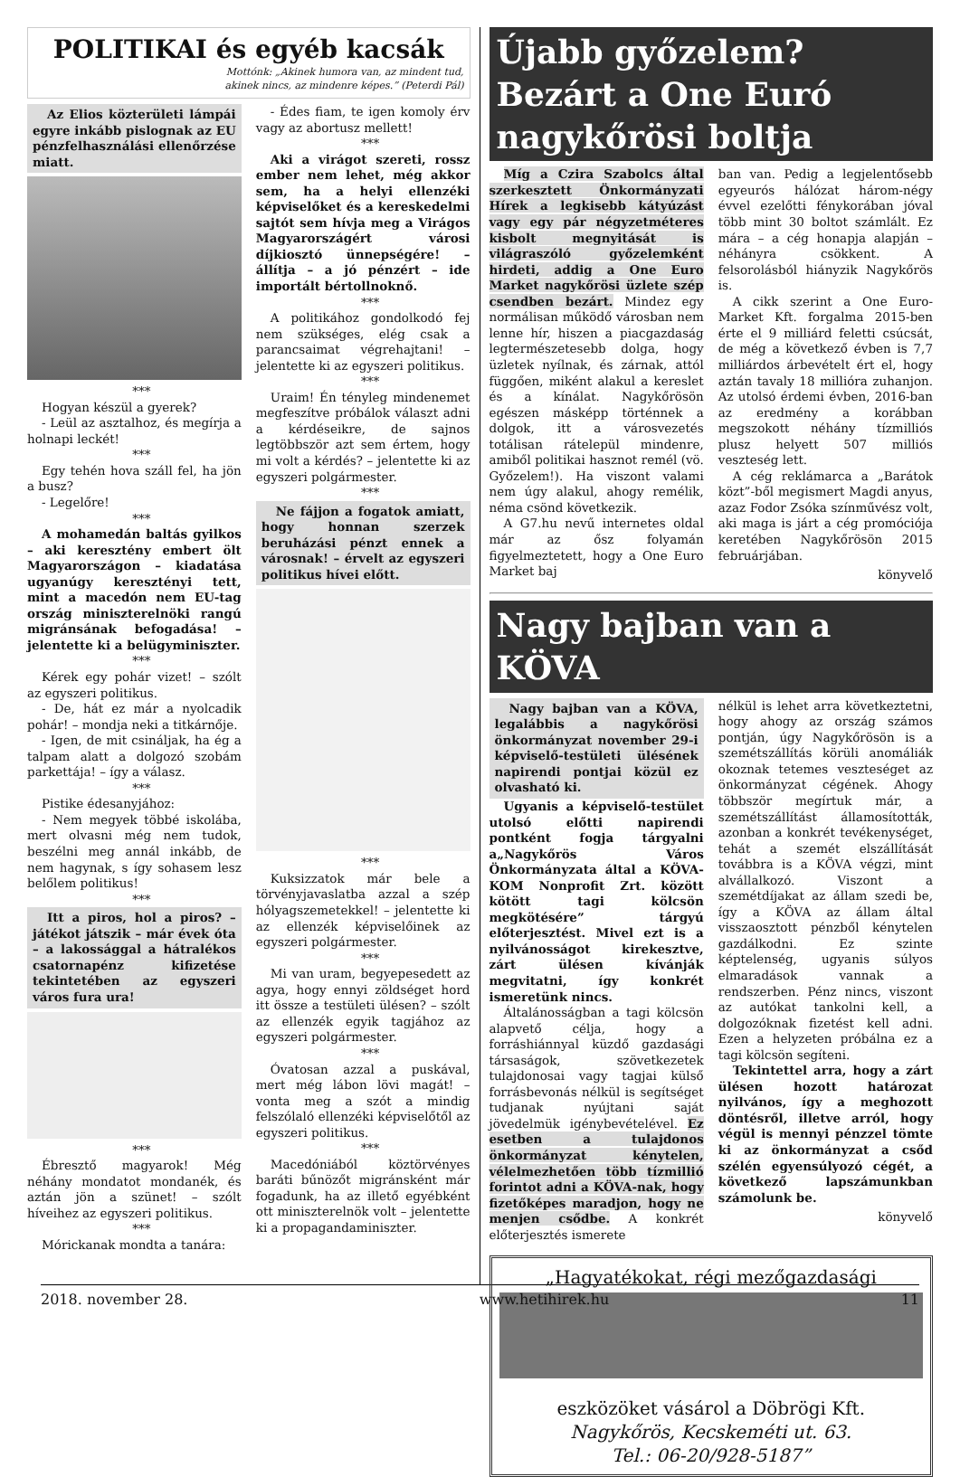POLITIKAI és egyéb kacsák
Mottónk: „Akinek humora van, az mindent tud,
akinek nincs, az mindenre képes.” (Peterdi Pál)
Az Elios közterületi lámpái egyre inkább pislognak az EU pénzfelhasználási ellenőrzése miatt.
***
Hogyan készül a gyerek?
- Leül az asztalhoz, és megírja a holnapi leckét!
***
Egy tehén hova száll fel, ha jön a busz?
- Legelőre!
***
A mohamedán baltás gyilkos – aki keresztény embert ölt Magyarországon – kiadatása ugyanúgy keresztényi tett, mint a macedón nem EU-tag ország miniszterelnöki rangú migránsának befogadása! – jelentette ki a belügyminiszter.
***
Kérek egy pohár vizet! – szólt az egyszeri politikus.
- De, hát ez már a nyolcadik pohár! – mondja neki a titkárnője.
- Igen, de mit csináljak, ha ég a talpam alatt a dolgozó szobám parkettája! – így a válasz.
***
Pistike édesanyjához:
- Nem megyek többé iskolába, mert olvasni még nem tudok, beszélni meg annál inkább, de nem hagynak, s így sohasem lesz belőlem politikus!
***
Itt a piros, hol a piros? – játékot játszik – már évek óta – a lakossággal a hátralékos csatornapénz kifizetése tekintetében az egyszeri város fura ura!
***
Ébresztő magyarok! Még néhány mondatot mondanék, és aztán jön a szünet! – szólt híveihez az egyszeri politikus.
***
Móricka­nak mondta a tanára:
- Édes fiam, te igen komoly érv vagy az abortusz mellett!
***
Aki a virágot szereti, rossz ember nem lehet, még akkor sem, ha a helyi ellenzéki képviselőket és a kereskedelmi sajtót sem hívja meg a Virágos Magyarországért városi díjkiosztó ünnepségére! – állítja – a jó pénzért – ide importált bértollnok­nő.
***
A politikához gondolkodó fej nem szükséges, elég csak a parancsaimat végrehajtani! – jelentette ki az egyszeri politikus.
***
Uraim! Én tényleg mindenemet megfeszítve próbálok választ adni a kérdéseikre, de sajnos legtöbbször azt sem értem, hogy mi volt a kérdés? – jelentette ki az egyszeri polgármester.
***
Ne fájjon a fogatok amiatt, hogy honnan szerzek beruházási pénzt ennek a városnak! – érvelt az egyszeri politikus hívei előtt.
***
Kuksizzatok már bele a törvényjavaslatba azzal a szép hólyagszemetekkel! – jelentette ki az ellenzék képviselőinek az egyszeri polgármester.
***
Mi van uram, begyepesedett az agya, hogy ennyi zöldséget hord itt össze a testületi ülésen? – szólt az ellenzék egyik tagjához az egyszeri polgármester.
***
Óvatosan azzal a puskával, mert még lábon lövi magát! – vonta meg a szót a mindig felszólaló ellenzéki képviselőtől az egyszeri politikus.
***
Macedóniából köztörvényes baráti bűnözőt migránsként már fogadunk, ha az illető egyébként ott miniszterelnök volt – jelentette ki a propagandaminiszter.
Újabb győzelem? Bezárt a One Euró nagykőrösi boltja
Míg a Czira Szabolcs által szerkesztett Önkormányzati Hírek a legkisebb kátyúzást vagy egy pár négyzetméteres kisbolt megnyitását is világraszóló győzelemként hirdeti, addig a One Euro Market nagykőrösi üzlete szép csendben bezárt. Mindez egy normálisan működő városban nem lenne hír, hiszen a piacgazdaság legtermészetesebb dolga, hogy üzletek nyílnak, és zárnak, attól függően, miként alakul a kereslet és a kínálat. Nagykőrösön egészen másképp történnek a dolgok, itt a városvezetés totálisan rátelepül mindenre, amiből politikai hasznot remél (vö. Győzelem!). Ha viszont valami nem úgy alakul, ahogy remélik, néma csönd következik.
A G7.hu nevű internetes oldal már az ősz folyamán figyelmeztetett, hogy a One Euro Market baj­
ban van. Pedig a legjelentősebb egyeurós hálózat három-négy évvel ezelőtti fénykorában jóval több mint 30 boltot számlált. Ez mára – a cég honapja alapján – néhányra csökkent. A felsorolásból hiányzik Nagykőrös is.
A cikk szerint a One Euro-Market Kft. forgalma 2015-ben érte el 9 milliárd feletti csúcsát, de még a következő évben is 7,7 milliárdos árbevételt ért el, hogy aztán tavaly 18 millióra zuhanjon. Az utolsó érdemi évben, 2016-ban az eredmény a korábban megszokott néhány tízmilliós plusz helyett 507 milliós veszteség lett.
A cég reklámarca a „Barátok közt”-ből megismert Magdi anyus, azaz Fodor Zsóka színművész volt, aki maga is járt a cég promóciója keretében Nagykőrösön 2015 februárjában.
könyvelő
Nagy bajban van a KÖVA
Nagy bajban van a KÖVA, legalábbis a nagykőrösi önkormányzat november 29-i képviselő-testületi ülésének napirendi pontjai közül ez olvasható ki.
Ugyanis a képviselő-testület utolsó előtti napirendi pontként fogja tárgyalni a„Nagykőrös Város Önkormányzata által a KÖVA-KOM Nonprofit Zrt. között kötött tagi kölcsön megkötésére” tárgyú előterjesztést. Mivel ezt is a nyilvánosságot kirekesztve, zárt ülésen kívánják megvitatni, így konkrét ismeretünk nincs.
Általánosságban a tagi kölcsön alapvető célja, hogy a forráshiánnyal küzdő gazdasági társaságok, szövetkezetek tulajdonosai vagy tagjai külső forrásbevonás nélkül is segítséget tudjanak nyújtani saját jövedelmük igénybevételével. Ez esetben a tulajdonos önkormányzat kénytelen, vélelmezhetően több tízmillió forintot adni a KÖVA-nak, hogy fizetőképes maradjon, hogy ne menjen csődbe. A konkrét előterjesztés ismerete
nélkül is lehet arra következtetni, hogy ahogy az ország számos pontján, úgy Nagykőrösön is a szemétszállítás körüli anomáliák okoznak tetemes veszteséget az önkormányzat cégének. Ahogy többször megírtuk már, a szemétszállítást államosították, azonban a konkrét tevékenységet, tehát a szemét elszállítását továbbra is a KÖVA végzi, mint alvállalkozó. Viszont a szemétdíjakat az állam szedi be, így a KÖVA az állam által visszaosztott pénzből kénytelen gazdálkodni. Ez szinte képtelenség, ugyanis súlyos elmaradások vannak a rendszerben. Pénz nincs, viszont az autókat tankolni kell, a dolgozóknak fizetést kell adni. Ezen a helyzeten próbálna ez a tagi kölcsön segíteni.
Tekintettel arra, hogy a zárt ülésen hozott határozat nyilvános, így a meghozott döntésről, illetve arról, hogy végül is mennyi pénzzel tömte ki az önkormányzat a csőd szélén egyensúlyozó cégét, a következő lapszámunkban számolunk be.
könyvelő
„Hagyatékokat, régi mezőgazdasági
eszközöket vásárol a Döbrögi Kft.
Nagykőrös, Kecskeméti ut. 63.
Tel.: 06-20/928-5187”
2018. november 28. www.hetihirek.hu 11